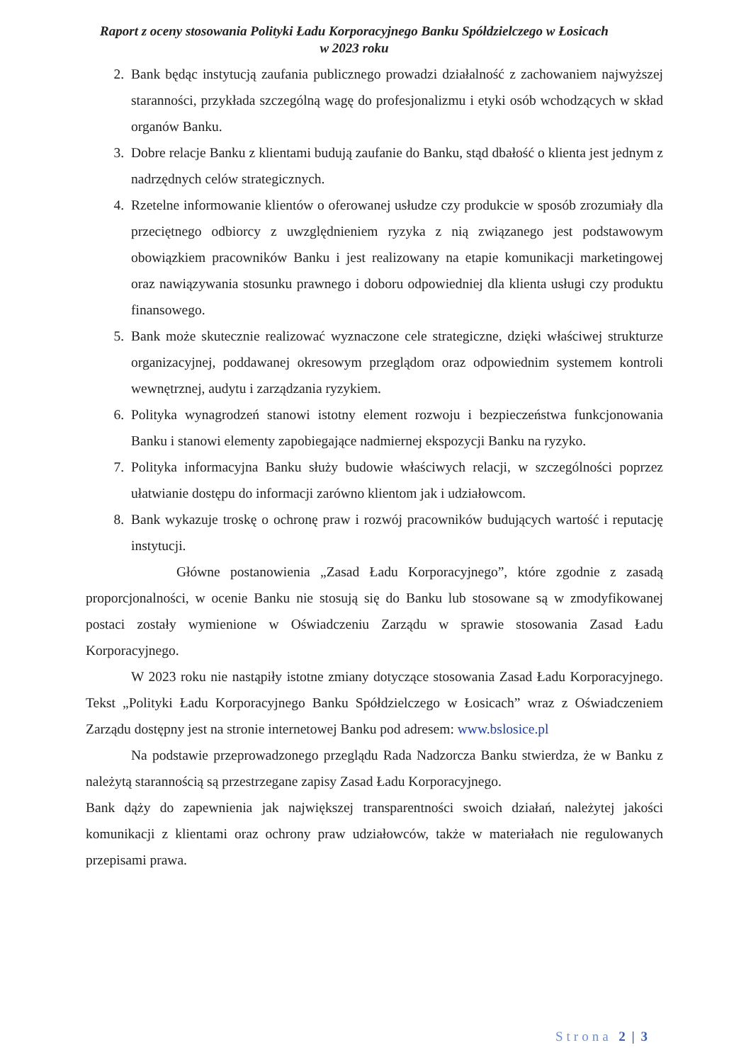Raport z oceny stosowania Polityki Ładu Korporacyjnego Banku Spółdzielczego w Łosicach
w 2023 roku
2. Bank będąc instytucją zaufania publicznego prowadzi działalność z zachowaniem najwyższej staranności, przykłada szczególną wagę do profesjonalizmu i etyki osób wchodzących w skład organów Banku.
3. Dobre relacje Banku z klientami budują zaufanie do Banku, stąd dbałość o klienta jest jednym z nadrzędnych celów strategicznych.
4. Rzetelne informowanie klientów o oferowanej usłudze czy produkcie w sposób zrozumiały dla przeciętnego odbiorcy z uwzględnieniem ryzyka z nią związanego jest podstawowym obowiązkiem pracowników Banku i jest realizowany na etapie komunikacji marketingowej oraz nawiązywania stosunku prawnego i doboru odpowiedniej dla klienta usługi czy produktu finansowego.
5. Bank może skutecznie realizować wyznaczone cele strategiczne, dzięki właściwej strukturze organizacyjnej, poddawanej okresowym przeglądom oraz odpowiednim systemem kontroli wewnętrznej, audytu i zarządzania ryzykiem.
6. Polityka wynagrodzeń stanowi istotny element rozwoju i bezpieczeństwa funkcjonowania Banku i stanowi elementy zapobiegające nadmiernej ekspozycji Banku na ryzyko.
7. Polityka informacyjna Banku służy budowie właściwych relacji, w szczególności poprzez ułatwianie dostępu do informacji zarówno klientom jak i udziałowcom.
8. Bank wykazuje troskę o ochronę praw i rozwój pracowników budujących wartość i reputację instytucji.
Główne postanowienia „Zasad Ładu Korporacyjnego”, które zgodnie z zasadą proporcjonalności, w ocenie Banku nie stosują się do Banku lub stosowane są w zmodyfikowanej postaci zostały wymienione w Oświadczeniu Zarządu w sprawie stosowania Zasad Ładu Korporacyjnego.
W 2023 roku nie nastąpiły istotne zmiany dotyczące stosowania Zasad Ładu Korporacyjnego. Tekst „Polityki Ładu Korporacyjnego Banku Spółdzielczego w Łosicach” wraz z Oświadczeniem Zarządu dostępny jest na stronie internetowej Banku pod adresem: www.bslosice.pl
Na podstawie przeprowadzonego przeglądu Rada Nadzorcza Banku stwierdza, że w Banku z należytą starannością są przestrzegane zapisy Zasad Ładu Korporacyjnego.
Bank dąży do zapewnienia jak największej transparentności swoich działań, należytej jakości komunikacji z klientami oraz ochrony praw udziałowców, także w materiałach nie regulowanych przepisami prawa.
Strona 2 | 3